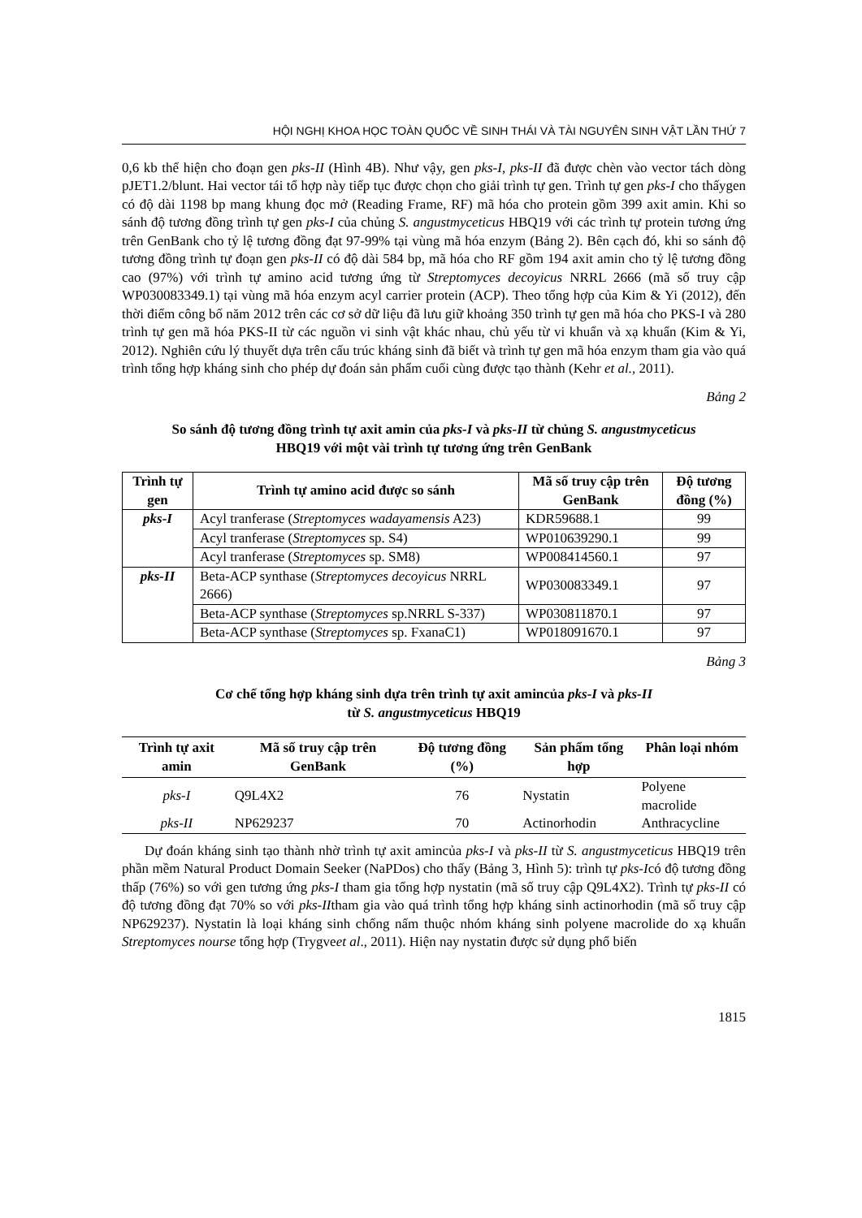HỘI NGHỊ KHOA HỌC TOÀN QUỐC VỀ SINH THÁI VÀ TÀI NGUYÊN SINH VẬT LẦN THỨ 7
0,6 kb thể hiện cho đoạn gen pks-II (Hình 4B). Như vậy, gen pks-I, pks-II đã được chèn vào vector tách dòng pJET1.2/blunt. Hai vector tái tổ hợp này tiếp tục được chọn cho giải trình tự gen. Trình tự gen pks-I cho thấygen có độ dài 1198 bp mang khung đọc mở (Reading Frame, RF) mã hóa cho protein gồm 399 axit amin. Khi so sánh độ tương đồng trình tự gen pks-I của chủng S. angustmyceticus HBQ19 với các trình tự protein tương ứng trên GenBank cho tỷ lệ tương đồng đạt 97-99% tại vùng mã hóa enzym (Bảng 2). Bên cạch đó, khi so sánh độ tương đồng trình tự đoạn gen pks-II có độ dài 584 bp, mã hóa cho RF gồm 194 axit amin cho tỷ lệ tương đồng cao (97%) với trình tự amino acid tương ứng từ Streptomyces decoyicus NRRL 2666 (mã số truy cập WP030083349.1) tại vùng mã hóa enzym acyl carrier protein (ACP). Theo tổng hợp của Kim & Yi (2012), đến thời điểm công bố năm 2012 trên các cơ sở dữ liệu đã lưu giữ khoảng 350 trình tự gen mã hóa cho PKS-I và 280 trình tự gen mã hóa PKS-II từ các nguồn vi sinh vật khác nhau, chủ yếu từ vi khuẩn và xạ khuẩn (Kim & Yi, 2012). Nghiên cứu lý thuyết dựa trên cấu trúc kháng sinh đã biết và trình tự gen mã hóa enzym tham gia vào quá trình tổng hợp kháng sinh cho phép dự đoán sản phẩm cuối cùng được tạo thành (Kehr et al., 2011).
Bảng 2
So sánh độ tương đồng trình tự axit amin của pks-I và pks-II từ chủng S. angustmyceticus
HBQ19 với một vài trình tự tương ứng trên GenBank
| Trình tự gen | Trình tự amino acid được so sánh | Mã số truy cập trên GenBank | Độ tương đồng (%) |
| --- | --- | --- | --- |
| pks-I | Acyl tranferase ( Streptomyces wadayamensis A23) | KDR59688.1 | 99 |
| | Acyl tranferase ( Streptomyces sp. S4) | WP010639290.1 | 99 |
| | Acyl tranferase ( Streptomyces sp. SM8) | WP008414560.1 | 97 |
| pks-II | Beta-ACP synthase ( Streptomyces decoyicus NRRL 2666) | WP030083349.1 | 97 |
| | Beta-ACP synthase ( Streptomyces sp.NRRL S-337) | WP030811870.1 | 97 |
| | Beta-ACP synthase ( Streptomyces sp. FxanaC1) | WP018091670.1 | 97 |
Bảng 3
Cơ chế tổng hợp kháng sinh dựa trên trình tự axit amincủa pks-I và pks-II
từ S. angustmyceticus HBQ19
| Trình tự axit amin | Mã số truy cập trên GenBank | Độ tương đồng (%) | Sản phẩm tổng hợp | Phân loại nhóm |
| --- | --- | --- | --- | --- |
| pks-I | Q9L4X2 | 76 | Nystatin | Polyene macrolide |
| pks-II | NP629237 | 70 | Actinorhodin | Anthracycline |
Dự đoán kháng sinh tạo thành nhờ trình tự axit amincủa pks-I và pks-II từ S. angustmyceticus HBQ19 trên phần mềm Natural Product Domain Seeker (NaPDos) cho thấy (Bảng 3, Hình 5): trình tự pks-Icó độ tương đồng thấp (76%) so với gen tương ứng pks-I tham gia tổng hợp nystatin (mã số truy cập Q9L4X2). Trình tự pks-II có độ tương đồng đạt 70% so với pks-IItham gia vào quá trình tổng hợp kháng sinh actinorhodin (mã số truy cập NP629237). Nystatin là loại kháng sinh chống nấm thuộc nhóm kháng sinh polyene macrolide do xạ khuẩn Streptomyces nourse tổng hợp (Trygveet al., 2011). Hiện nay nystatin được sử dụng phổ biến
1815